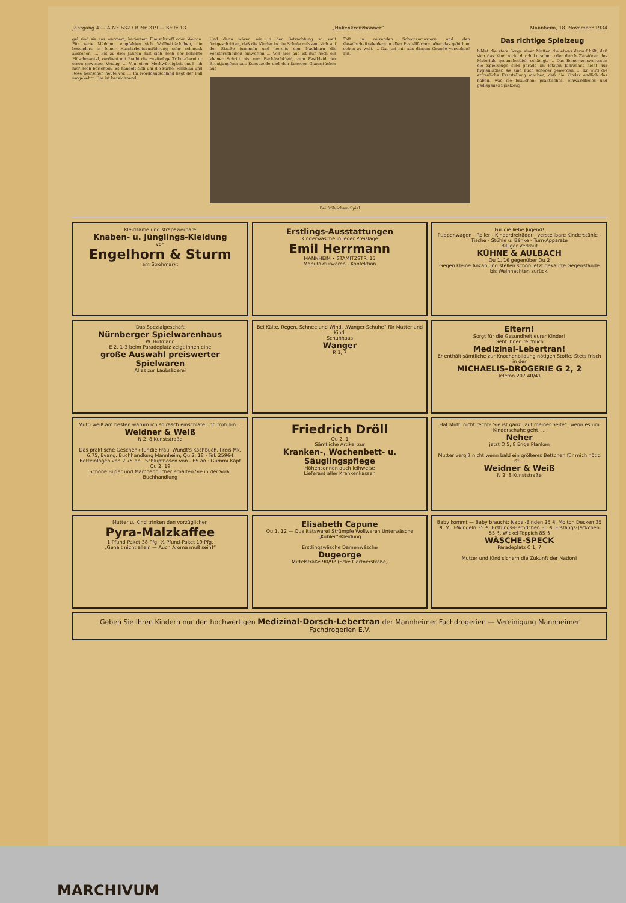Jahrgang 4 — A Nr. 532 / B Nr. 319 — Seite 13 „Hakenkreuzbanner“Mannheim, 18. November 1934
gel sind sie aus warmem, kariertem Flauschstoff oder Wolton. Für zarte Mädchen empfehlen sich Wollbettjäckchen, die besonders in feiner Handarbeitsausführung sehr schmuck aussehen. ... Bis zu drei Jahren hält sich noch der beliebte Plüschmantel, verdient mit Recht die zweiteilige Trikot-Garnitur einen gewissen Vorzug. ... Von einer Merkwürdigkeit muß ich hier noch berichten. Es handelt sich um die Farbe. Hellblau und Rosé herrschen heute vor. ... Im Norddeutschland liegt der Fall umgekehrt. Das ist bezeichnend.
Und dann wären wir in der Betrachtung so weit fortgeschritten, daß die Kinder in die Schule müssen, sich auf der Straße tummeln und bereits den Nachbarn die Fensterscheiben einwerfen ... Von hier aus ist nur noch ein kleiner Schritt bis zum Backfischkleid, zum Festkleid der Brautjungfern aus Kunstseide und den famosen Glanzstücken aus
Taft in reizenden Schottenmustern und den Gesellschaftskleidern in allen Pastellfarben. Aber das geht hier schon zu weit. ... Das sei mir aus diesem Grunde verziehen! lcn.
Bei fröhlichem Spiel
Das richtige Spielzeug
bildet die stete Sorge einer Mutter, die etwas darauf hält, daß sich das Kind nicht durch Lutschen oder durch Zerstören des Materials gesundheitlich schädigt. ... Das Bemerkenswerteste: die Spielzeuge sind gerade im letzten Jahrzehnt nicht nur hygienischer, sie sind auch schöner geworden. ... Er wird die erfreuliche Feststellung machen, daß die Kinder endlich das haben, was sie brauchen: praktisches, einwandfreies und gediegenes Spielzeug.
Kleidsame und strapazierbare
Knaben- u. Jünglings-Kleidung
von
Engelhorn & Sturm
am Strohmarkt
Erstlings-Ausstattungen
Kinderwäsche in jeder Preislage
Emil Herrmann
MANNHEIM • STAMITZSTR. 15
Manufakturwaren - Konfektion
Für die liebe Jugend!
Puppenwagen - Roller - Kinderdreiräder - verstellbare Kinderstühle - Tische - Stühle u. Bänke - Turn-Apparate
Billiger Verkauf
KÜHNE & AULBACH
Qu 1, 16 gegenüber Qu 2
Gegen kleine Anzahlung stellen schon jetzt gekaufte Gegenstände bis Weihnachten zurück.
Das Spezialgeschäft
Nürnberger Spielwarenhaus
W. Hofmann
E 2, 1-3 beim Paradeplatz zeigt Ihnen eine
große Auswahl preiswerter Spielwaren
Alles zur Laubsägerei
Bei Kälte, Regen, Schnee und Wind, „Wanger-Schuhe“ für Mutter und Kind.
Schuhhaus
Wanger
R 1, 7
Eltern!
Sorgt für die Gesundheit eurer Kinder!
Gebt ihnen reichlich
Medizinal-Lebertran!
Er enthält sämtliche zur Knochenbildung nötigen Stoffe. Stets frisch in der
MICHAELIS-DROGERIE G 2, 2
Telefon 207 40/41
Mutti weiß am besten warum ich so rasch einschlafe und froh bin ...
Weidner & Weiß
N 2, 8 Kunststraße
Das praktische Geschenk für die Frau: Wündt's Kochbuch, Preis Mk. 6.75, Evang. Buchhandlung Mannheim, Qu 2, 18 - Tel. 25964
Betteinlagen von 2.75 an · Schlupfhosen von -.65 an · Gummi-Kapf Qu 2, 19
Schöne Bilder und Märchenbücher erhalten Sie in der Völk. Buchhandlung
Friedrich Dröll
Qu 2, 1
Sämtliche Artikel zur
Kranken-, Wochenbett- u. Säuglingspflege
Höhensonnen auch leihweise
Lieferant aller Krankenkassen
Hat Mutti nicht recht? Sie ist ganz „auf meiner Seite“, wenn es um Kinderschuhe geht. ...
Neher
jetzt O 5, 8 Enge Planken
Mutter vergiß nicht wenn bald ein größeres Bettchen für mich nötig ist ...
Weidner & Weiß
N 2, 8 Kunststraße
Mutter u. Kind trinken den vorzüglichen
Pyra-Malzkaffee
1 Pfund-Paket 38 Pfg. ½ Pfund-Paket 19 Pfg.
„Gehalt nicht allein — Auch Aroma muß sein!“
Elisabeth Capune
Qu 1, 12 — Qualitätsware! Strümpfe Wollwaren Unterwäsche „Kübler“-Kleidung
Erstlingswäsche Damenwäsche
Dugeorge
Mittelstraße 90/92 (Ecke Gärtnerstraße)
Baby kommt — Baby braucht: Nabel-Binden 25 ₰, Molton Decken 35 ₰, Mull-Windeln 35 ₰, Erstlings-Hemdchen 30 ₰, Erstlings-Jäckchen 55 ₰, Wickel-Teppich 85 ₰
WÄSCHE-SPECK
Paradeplatz C 1, 7
Mutter und Kind sichern die Zukunft der Nation!
Geben Sie Ihren Kindern nur den hochwertigen Medizinal-Dorsch-Lebertran der Mannheimer Fachdrogerien — Vereinigung Mannheimer Fachdrogerien E.V.
MARCHIVUM